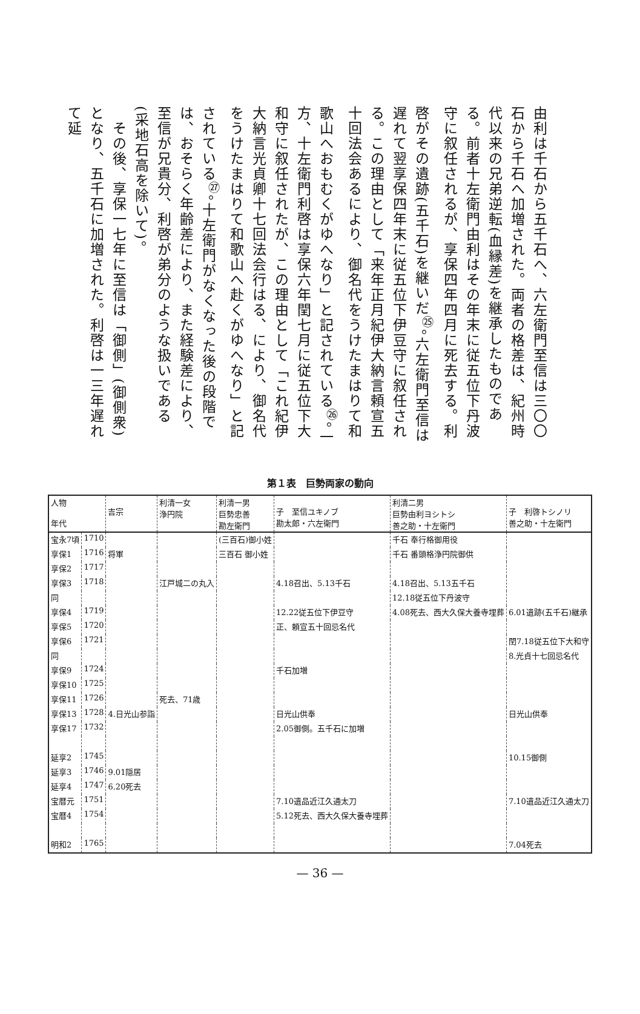由利は千石から五千石へ、六左衛門至信は三〇〇石から千石へ加増された。両者の格差は、紀州時代以来の兄弟逆転(血縁差)を継承したものである。前者十左衛門由利はその年末に従五位下丹波守に叙任されるが、享保四年四月に死去する。利啓がその遺跡(五千石)を継いだ<sup>㉕</sup>。六左衛門至信は遅れて翌享保四年末に従五位下伊豆守に叙任される。この理由として「来年正月紀伊大納言頼宣五十回法会あるにより、御名代をうけたまはりて和歌山へおもむくがゆへなり」と記されている<sup>㉖</sup>。一方、十左衛門利啓は享保六年閏七月に従五位下大和守に叙任されたが、この理由として「これ紀伊大納言光貞卿十七回法会行はる、により、御名代をうけたまはりて和歌山へ赴くがゆへなり」と記されている<sup>㉗</sup>。十左衛門がなくなった後の段階では、おそらく年齢差により、また経験差により、至信が兄貴分、利啓が弟分のような扱いである(采地石高を除いて)。
　その後、享保一七年に至信は「御側」(御側衆)となり、五千石に加増された。利啓は一三年遅れて延
第１表　巨勢両家の動向
| 人物 年代 | | 吉宗 | 利清一女 浄円院 | 利清一男 巨勢忠善 勘左衛門 | 子 至信ユキノブ 勘太郎・六左衛門 | 利清二男 巨勢由利ヨシトシ 善之助・十左衛門 | 子 利啓トシノリ 善之助・十左衛門 |
| --- | --- | --- | --- | --- | --- | --- | --- |
| 宝永7頃 | 1710 | | | (三百石)御小姓 | | 千石 奉行格御用役 | |
| 享保1 | 1716 | 将軍 | | 三百石 御小姓 | | 千石 番頭格浄円院御供 | |
| 享保2 | 1717 | | | | | | |
| 享保3 | 1718 | | 江戸城二の丸入 | | 4.18召出、5.13千石 | 4.18召出、5.13五千石 | |
| 同 | | | | | | 12.18従五位下丹波守 | |
| 享保4 | 1719 | | | | 12.22従五位下伊豆守 | 4.08死去、西大久保大養寺埋葬 | 6.01遺跡(五千石)継承 |
| 享保5 | 1720 | | | | 正、頼宣五十回忌名代 | | |
| 享保6 | 1721 | | | | | | 閏7.18従五位下大和守 |
| 同 | | | | | | | 8.光貞十七回忌名代 |
| 享保9 | 1724 | | | | 千石加増 | | |
| 享保10 | 1725 | | | | | | |
| 享保11 | 1726 | | 死去、71歳 | | | | |
| 享保13 | 1728 | 4.日光山参詣 | | | 日光山供奉 | | 日光山供奉 |
| 享保17 | 1732 | | | | 2.05御側。五千石に加増 | | |
| 延享2 | 1745 | | | | | | 10.15御側 |
| 延享3 | 1746 | 9.01隠居 | | | | | |
| 延享4 | 1747 | 6.20死去 | | | | | |
| 宝暦元 | 1751 | | | | 7.10遺品近江久通太刀 | | 7.10遺品近江久通太刀 |
| 宝暦4 | 1754 | | | | 5.12死去、西大久保大養寺埋葬 | | |
| 明和2 | 1765 | | | | | | 7.04死去 |
— 36 —